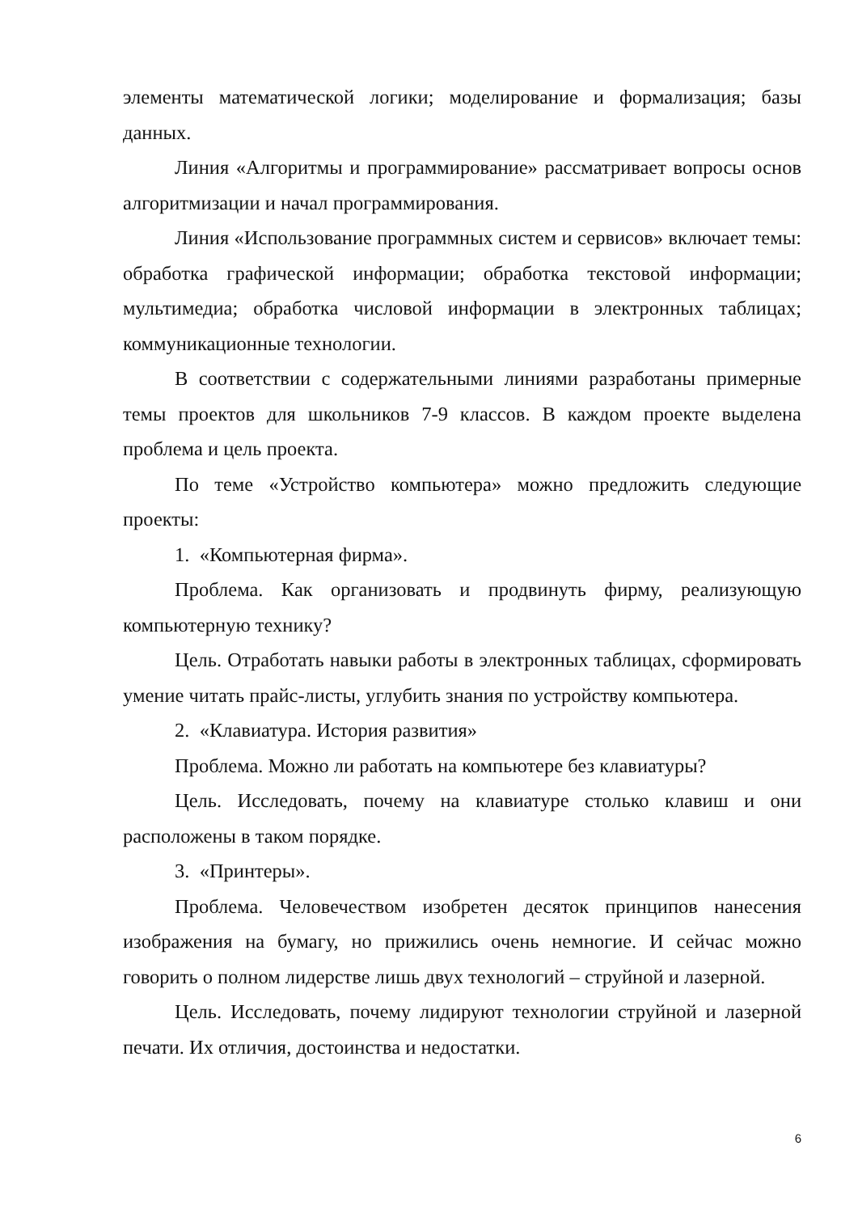элементы математической логики; моделирование и формализация; базы данных.
Линия «Алгоритмы и программирование» рассматривает вопросы основ алгоритмизации и начал программирования.
Линия «Использование программных систем и сервисов» включает темы: обработка графической информации; обработка текстовой информации; мультимедиа; обработка числовой информации в электронных таблицах; коммуникационные технологии.
В соответствии с содержательными линиями разработаны примерные темы проектов для школьников 7-9 классов. В каждом проекте выделена проблема и цель проекта.
По теме «Устройство компьютера» можно предложить следующие проекты:
1. «Компьютерная фирма».
Проблема. Как организовать и продвинуть фирму, реализующую компьютерную технику?
Цель. Отработать навыки работы в электронных таблицах, сформировать умение читать прайс-листы, углубить знания по устройству компьютера.
2. «Клавиатура. История развития»
Проблема. Можно ли работать на компьютере без клавиатуры?
Цель. Исследовать, почему на клавиатуре столько клавиш и они расположены в таком порядке.
3. «Принтеры».
Проблема. Человечеством изобретен десяток принципов нанесения изображения на бумагу, но прижились очень немногие. И сейчас можно говорить о полном лидерстве лишь двух технологий – струйной и лазерной.
Цель. Исследовать, почему лидируют технологии струйной и лазерной печати. Их отличия, достоинства и недостатки.
6